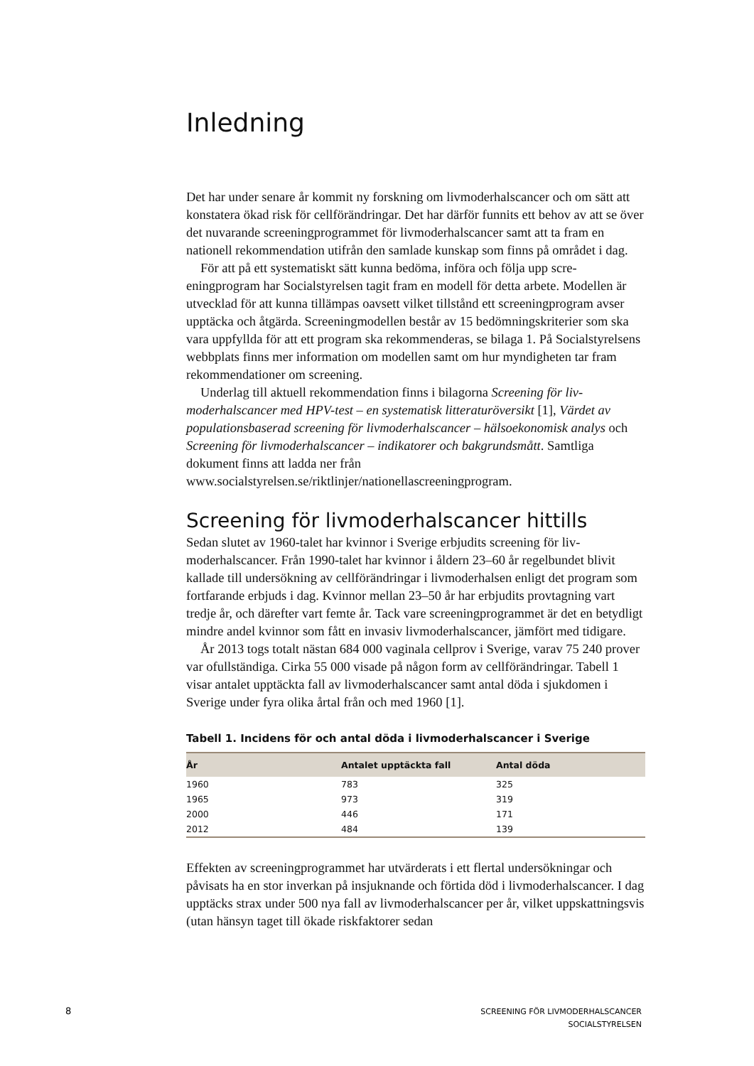Inledning
Det har under senare år kommit ny forskning om livmoderhalscancer och om sätt att konstatera ökad risk för cellförändringar. Det har därför funnits ett behov av att se över det nuvarande screeningprogrammet för livmoder­halscancer samt att ta fram en nationell rekommendation utifrån den samlade kunskap som finns på området i dag.
För att på ett systematiskt sätt kunna bedöma, införa och följa upp scre­eningprogram har Socialstyrelsen tagit fram en modell för detta arbete. Mo­dellen är utvecklad för att kunna tillämpas oavsett vilket tillstånd ett screening­program avser upptäcka och åtgärda. Screeningmodellen består av 15 bedömningskriterier som ska vara uppfyllda för att ett program ska rekom­menderas, se bilaga 1. På Socialstyrelsens webbplats finns mer information om modellen samt om hur myndigheten tar fram rekommendationer om screening.
Underlag till aktuell rekommendation finns i bilagorna Screening för liv­moderhalscancer med HPV-test – en systematisk litteraturöversikt [1], Vär­det av populationsbaserad screening för livmoderhalscancer – hälsoekono­misk analys och Screening för livmoderhalscancer – indikatorer och bakgrundsmått. Samtliga dokument finns att ladda ner från www.socialstyrelsen.se/riktlinjer/nationellascreeningprogram.
Screening för livmoderhalscancer hittills
Sedan slutet av 1960-talet har kvinnor i Sverige erbjudits screening för liv­moderhalscancer. Från 1990-talet har kvinnor i åldern 23–60 år regelbundet blivit kallade till undersökning av cellförändringar i livmoderhalsen enligt det program som fortfarande erbjuds i dag. Kvinnor mellan 23–50 år har erbjudits provtagning vart tredje år, och därefter vart femte år. Tack vare screeningprogrammet är det en betydligt mindre andel kvinnor som fått en invasiv livmoderhalscancer, jämfört med tidigare.
År 2013 togs totalt nästan 684 000 vaginala cellprov i Sverige, varav 75 240 prover var ofullständiga. Cirka 55 000 visade på någon form av cell­förändringar. Tabell 1 visar antalet upptäckta fall av livmoderhalscancer samt antal döda i sjukdomen i Sverige under fyra olika årtal från och med 1960 [1].
Tabell 1. Incidens för och antal döda i livmoderhalscancer i Sverige
| År | Antalet upptäckta fall | Antal döda |
| --- | --- | --- |
| 1960 | 783 | 325 |
| 1965 | 973 | 319 |
| 2000 | 446 | 171 |
| 2012 | 484 | 139 |
Effekten av screeningprogrammet har utvärderats i ett flertal undersökningar och påvisats ha en stor inverkan på insjuknande och förtida död i livmoder­halscancer. I dag upptäcks strax under 500 nya fall av livmoderhalscancer per år, vilket uppskattningsvis (utan hänsyn taget till ökade riskfaktorer sedan
8
SCREENING FÖR LIVMODERHALSCANCER
SOCIALSTYRELSEN